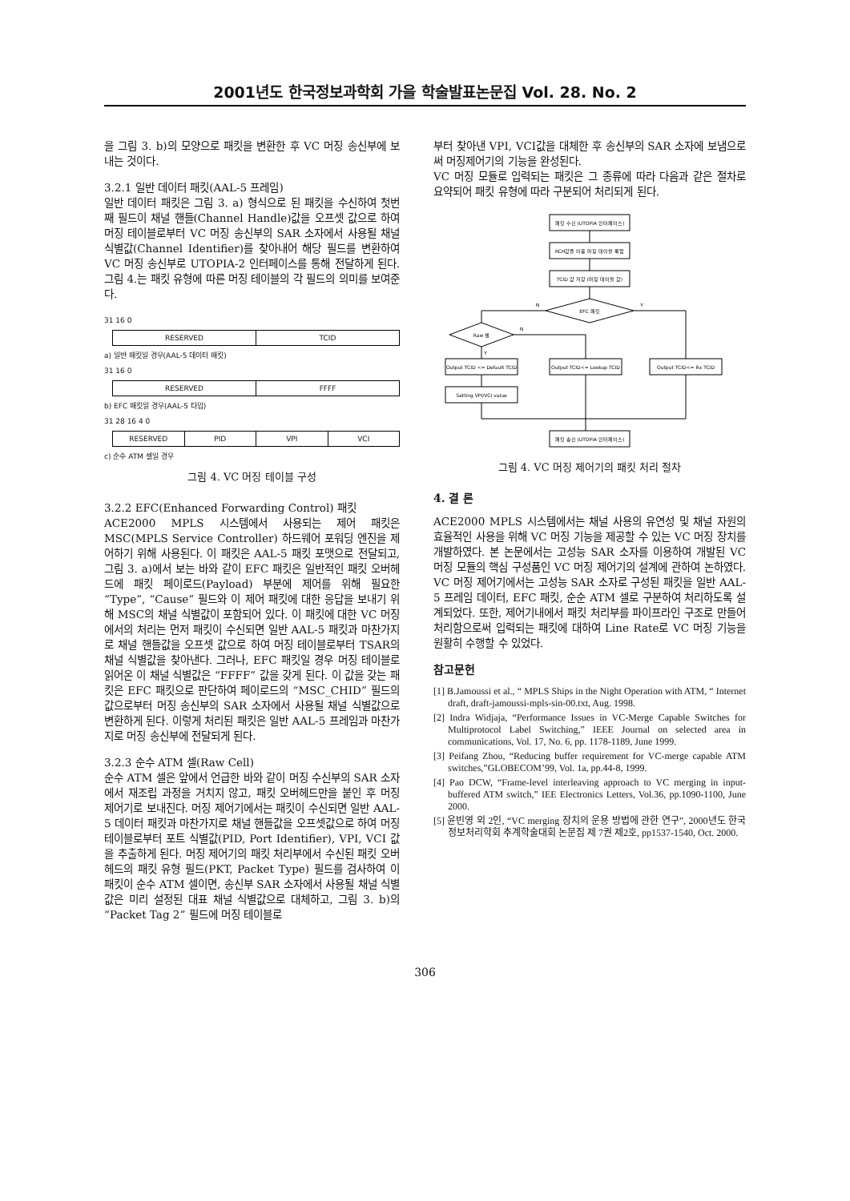2001년도 한국정보과학회 가을 학술발표논문집 Vol. 28. No. 2
을 그림 3. b)의 모양으로 패킷을 변환한 후 VC 머징 송신부에 보내는 것이다.
3.2.1 일반 데이터 패킷(AAL-5 프레임)
일반 데이터 패킷은 그림 3. a) 형식으로 된 패킷을 수신하여 첫번째 필드이 채널 핸들(Channel Handle)값을 오프셋 값으로 하여 머징 테이블로부터 VC 머징 송신부의 SAR 소자에서 사용될 채널 식별값(Channel Identifier)를 찾아내어 해당 필드를 변환하여 VC 머징 송신부로 UTOPIA-2 인터페이스를 통해 전달하게 된다. 그림 4.는 패킷 유형에 따른 머징 테이블의 각 필드의 의미를 보여준다.
31 16 0
RESERVED TCID
a) 일반 패킷일 경우(AAL-5 데이터 패킷)
31 16 0
RESERVED FFFF
b) EFC 패킷일 경우(AAL-5 타입)
31 28 16 4 0
RESERVED PID VPI VCI
c) 순수 ATM 셀일 경우
그림 4. VC 머징 테이블 구성
3.2.2 EFC(Enhanced Forwarding Control) 패킷
ACE2000 MPLS 시스템에서 사용되는 제어 패킷은 MSC(MPLS Service Controller) 하드웨어 포워딩 엔진을 제어하기 위해 사용된다. 이 패킷은 AAL-5 패킷 포맷으로 전달되고, 그림 3. a)에서 보는 바와 같이 EFC 패킷은 일반적인 패킷 오버헤드에 패킷 페이로드(Payload) 부분에 제어를 위해 필요한 “Type”, “Cause” 필드와 이 제어 패킷에 대한 응답을 보내기 위해 MSC의 채널 식별값이 포함되어 있다. 이 패킷에 대한 VC 머징에서의 처리는 먼저 패킷이 수신되면 일반 AAL-5 패킷과 마찬가지로 채널 핸들값을 오프셋 값으로 하여 머징 테이블로부터 TSAR의 채널 식별값을 찾아낸다. 그러나, EFC 패킷일 경우 머징 테이블로 읽어온 이 채널 식별값은 “FFFF” 값을 갖게 된다. 이 값을 갖는 패킷은 EFC 패킷으로 판단하여 페이로드의 “MSC_CHID” 필드의 값으로부터 머징 송신부의 SAR 소자에서 사용될 채널 식별값으로 변환하게 된다. 이렇게 처리된 패킷은 일반 AAL-5 프레임과 마찬가지로 머징 송신부에 전달되게 된다.
3.2.3 순수 ATM 셀(Raw Cell)
순수 ATM 셀은 앞에서 언급한 바와 같이 머징 수신부의 SAR 소자에서 재조립 과정을 거치지 않고, 패킷 오버헤드만을 붙인 후 머징 제어기로 보내진다. 머징 제어기에서는 패킷이 수신되면 일반 AAL-5 데이터 패킷과 마찬가지로 채널 핸들값을 오프셋값으로 하여 머징 테이블로부터 포트 식별값(PID, Port Identifier), VPI, VCI 값을 추출하게 된다. 머징 제어기의 패킷 처리부에서 수신된 패킷 오버헤드의 패킷 유형 필드(PKT, Packet Type) 필드를 검사하여 이 패킷이 순수 ATM 셀이면, 송신부 SAR 소자에서 사용될 채널 식별값은 미리 설정된 대표 채널 식별값으로 대체하고, 그림 3. b)의 “Packet Tag 2” 필드에 머징 테이블로
부터 찾아낸 VPI, VCI값을 대체한 후 송신부의 SAR 소자에 보냄으로써 머징제어기의 기능을 완성된다.
VC 머징 모듈로 입력되는 패킷은 그 종류에 따라 다음과 같은 절차로 요약되어 패킷 유형에 따라 구분되어 처리되게 된다.
패킷 수신 (UTOPIA 인터페이스)
RCH값을 이용 머징 테이블 룩업
TCID 값 저장 (머징 테이블 값)
EFC 패킷
Raw 셀
Output TCID <= Default TCID
Output TCID<= Lookup TCID
Output TCID<= Rx TCID
Setting VPI/VCI value
패킷 송신 (UTOPIA 인터페이스)
N
Y
N
Y
그림 4. VC 머징 제어기의 패킷 처리 절차
4. 결 론
ACE2000 MPLS 시스템에서는 채널 사용의 유연성 및 채널 자원의 효율적인 사용을 위해 VC 머징 기능을 제공할 수 있는 VC 머징 장치를 개발하였다. 본 논문에서는 고성능 SAR 소자를 이용하여 개발된 VC 머징 모듈의 핵심 구성품인 VC 머징 제어기의 설계에 관하여 논하였다. VC 머징 제어기에서는 고성능 SAR 소자로 구성된 패킷을 일반 AAL-5 프레임 데이터, EFC 패킷, 순순 ATM 셀로 구분하여 처리하도록 설계되었다. 또한, 제어기내에서 패킷 처리부를 파이프라인 구조로 만들어 처리함으로써 입력되는 패킷에 대하여 Line Rate로 VC 머징 기능을 원활히 수행할 수 있었다.
참고문헌
[1] B.Jamoussi et al., “ MPLS Ships in the Night Operation with ATM, “ Internet draft, draft-jamoussi-mpls-sin-00.txt, Aug. 1998.
[2] Indra Widjaja, “Performance Issues in VC-Merge Capable Switches for Multiprotocol Label Switching,” IEEE Journal on selected area in communications, Vol. 17, No. 6, pp. 1178-1189, June 1999.
[3] Peifang Zhou, “Reducing buffer requirement for VC-merge capable ATM switches,”GLOBECOM’99, Vol. 1a, pp.44-8, 1999.
[4] Pao DCW, “Frame-level interleaving approach to VC merging in input-buffered ATM switch,” IEE Electronics Letters, Vol.36, pp.1090-1100, June 2000.
[5] 윤빈영 외 2인, “VC merging 장치의 운용 방법에 관한 연구”, 2000년도 한국정보처리학회 추계학술대회 논문집 제 7권 제2호, pp1537-1540, Oct. 2000.
306